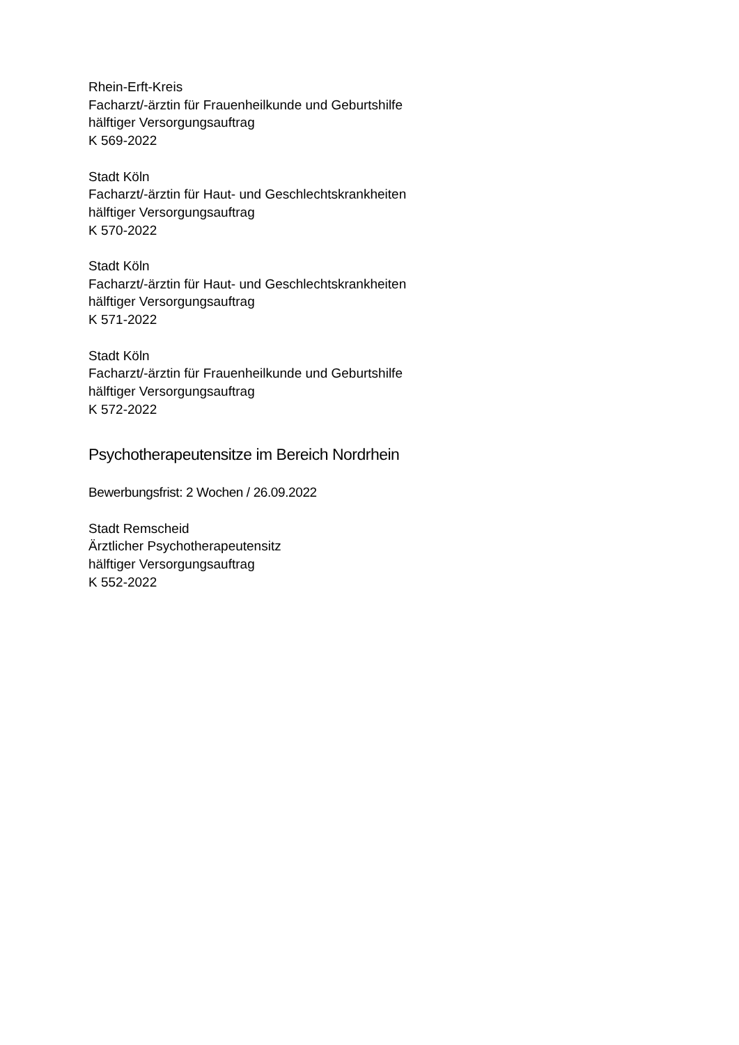Rhein-Erft-Kreis
Facharzt/-ärztin für Frauenheilkunde und Geburtshilfe
hälftiger Versorgungsauftrag
K 569-2022
Stadt Köln
Facharzt/-ärztin für Haut- und Geschlechtskrankheiten
hälftiger Versorgungsauftrag
K 570-2022
Stadt Köln
Facharzt/-ärztin für Haut- und Geschlechtskrankheiten
hälftiger Versorgungsauftrag
K 571-2022
Stadt Köln
Facharzt/-ärztin für Frauenheilkunde und Geburtshilfe
hälftiger Versorgungsauftrag
K 572-2022
Psychotherapeutensitze im Bereich Nordrhein
Bewerbungsfrist: 2 Wochen / 26.09.2022
Stadt Remscheid
Ärztlicher Psychotherapeutensitz
hälftiger Versorgungsauftrag
K 552-2022